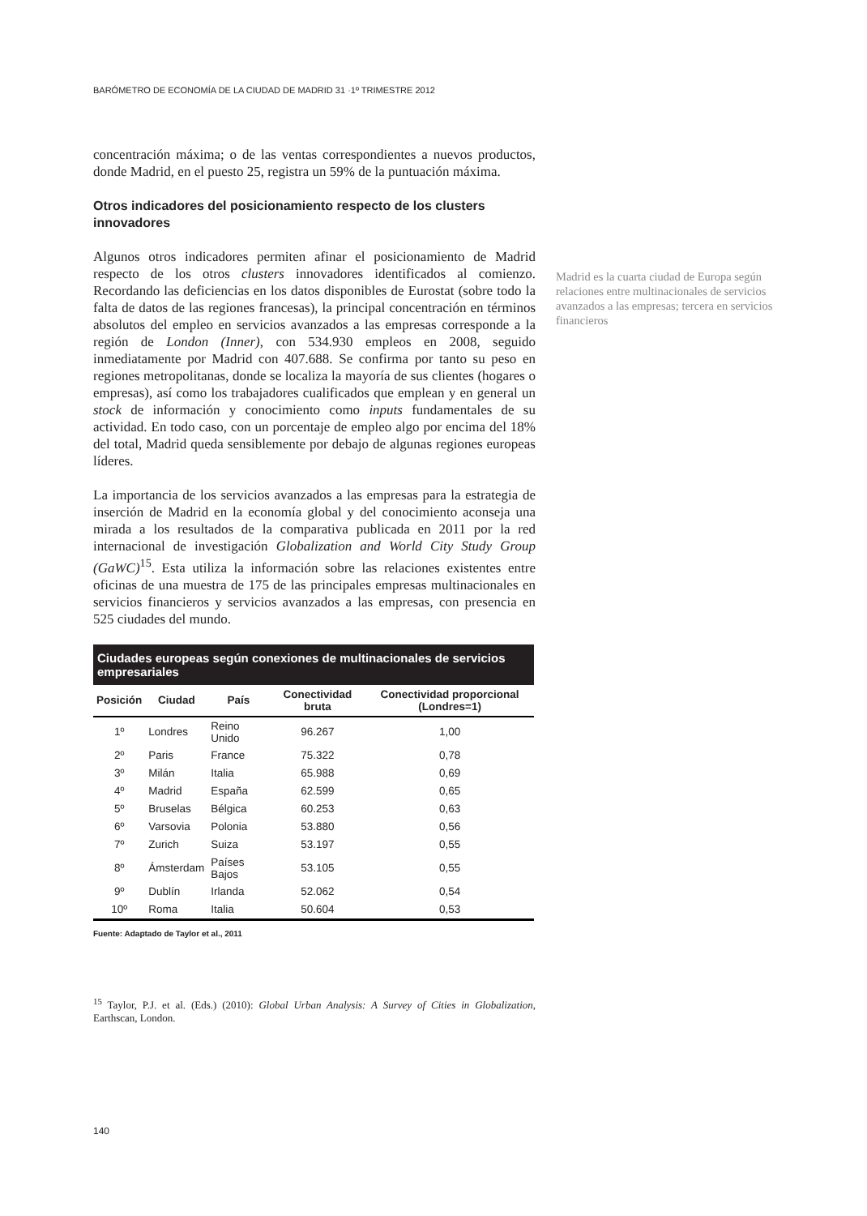BARÓMETRO DE ECONOMÍA DE LA CIUDAD DE MADRID 31 ·1º TRIMESTRE 2012
concentración máxima; o de las ventas correspondientes a nuevos productos, donde Madrid, en el puesto 25, registra un 59% de la puntuación máxima.
Otros indicadores del posicionamiento respecto de los clusters innovadores
Algunos otros indicadores permiten afinar el posicionamiento de Madrid respecto de los otros clusters innovadores identificados al comienzo. Recordando las deficiencias en los datos disponibles de Eurostat (sobre todo la falta de datos de las regiones francesas), la principal concentración en términos absolutos del empleo en servicios avanzados a las empresas corresponde a la región de London (Inner), con 534.930 empleos en 2008, seguido inmediatamente por Madrid con 407.688. Se confirma por tanto su peso en regiones metropolitanas, donde se localiza la mayoría de sus clientes (hogares o empresas), así como los trabajadores cualificados que emplean y en general un stock de información y conocimiento como inputs fundamentales de su actividad. En todo caso, con un porcentaje de empleo algo por encima del 18% del total, Madrid queda sensiblemente por debajo de algunas regiones europeas líderes.
La importancia de los servicios avanzados a las empresas para la estrategia de inserción de Madrid en la economía global y del conocimiento aconseja una mirada a los resultados de la comparativa publicada en 2011 por la red internacional de investigación Globalization and World City Study Group (GaWC)<sup>15</sup>. Esta utiliza la información sobre las relaciones existentes entre oficinas de una muestra de 175 de las principales empresas multinacionales en servicios financieros y servicios avanzados a las empresas, con presencia en 525 ciudades del mundo.
Ciudades europeas según conexiones de multinacionales de servicios empresariales
| Posición | Ciudad | País | Conectividad bruta | Conectividad proporcional (Londres=1) |
| --- | --- | --- | --- | --- |
| 1º | Londres | Reino Unido | 96.267 | 1,00 |
| 2º | Paris | France | 75.322 | 0,78 |
| 3º | Milán | Italia | 65.988 | 0,69 |
| 4º | Madrid | España | 62.599 | 0,65 |
| 5º | Bruselas | Bélgica | 60.253 | 0,63 |
| 6º | Varsovia | Polonia | 53.880 | 0,56 |
| 7º | Zurich | Suiza | 53.197 | 0,55 |
| 8º | Ámsterdam | Países Bajos | 53.105 | 0,55 |
| 9º | Dublín | Irlanda | 52.062 | 0,54 |
| 10º | Roma | Italia | 50.604 | 0,53 |
Fuente: Adaptado de Taylor et al., 2011
<sup>15</sup> Taylor, P.J. et al. (Eds.) (2010): Global Urban Analysis: A Survey of Cities in Globalization, Earthscan, London.
Madrid es la cuarta ciudad de Europa según relaciones entre multinacionales de servicios avanzados a las empresas; tercera en servicios financieros
140